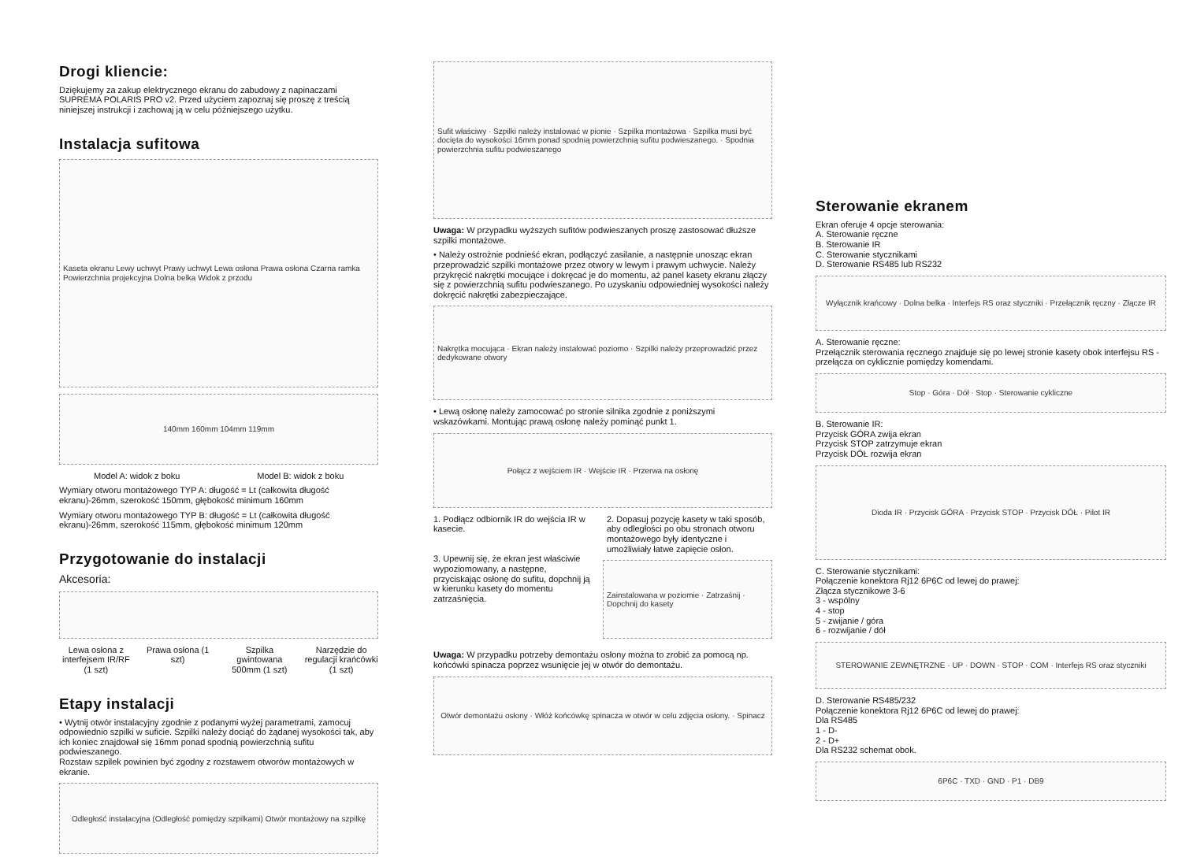Drogi kliencie:
Dziękujemy za zakup elektrycznego ekranu do zabudowy z napinaczami SUPREMA POLARIS PRO v2. Przed użyciem zapoznaj się proszę z treścią niniejszej instrukcji i zachowaj ją w celu późniejszego użytku.
Instalacja sufitowa
Kaseta ekranu Lewy uchwyt Prawy uchwyt Lewa osłona Prawa osłona Czarna ramka Powierzchnia projekcyjna Dolna belka Widok z przodu
140mm 160mm 104mm 119mm
Model A: widok z boku Model B: widok z boku
Wymiary otworu montażowego TYP A: długość = Lt (całkowita długość ekranu)-26mm, szerokość 150mm, głębokość minimum 160mm
Wymiary otworu montażowego TYP B: długość = Lt (całkowita długość ekranu)-26mm, szerokość 115mm, głębokość minimum 120mm
Przygotowanie do instalacji
Akcesoria:
Lewa osłona z interfejsem IR/RF (1 szt)
Prawa osłona (1 szt) Szpilka gwintowana 500mm (1 szt)
Narzędzie do regulacji krańcówki (1 szt)
Etapy instalacji
• Wytnij otwór instalacyjny zgodnie z podanymi wyżej parametrami, zamocuj odpowiednio szpilki w suficie. Szpilki należy dociąć do żądanej wysokości tak, aby ich koniec znajdował się 16mm ponad spodnią powierzchnią sufitu podwieszanego.
Rozstaw szpilek powinien być zgodny z rozstawem otworów montażowych w ekranie.
Odległość instalacyjna (Odległość pomiędzy szpilkami) Otwór montażowy na szpilkę
Sufit właściwy · Szpilki należy instalować w pionie · Szpilka montażowa · Szpilka musi być docięta do wysokości 16mm ponad spodnią powierzchnią sufitu podwieszanego. · Spodnia powierzchnia sufitu podwieszanego
Uwaga: W przypadku wyższych sufitów podwieszanych proszę zastosować dłuższe szpilki montażowe.
• Należy ostrożnie podnieść ekran, podłączyć zasilanie, a następnie unosząc ekran przeprowadzić szpilki montażowe przez otwory w lewym i prawym uchwycie. Należy przykręcić nakrętki mocujące i dokręcać je do momentu, aż panel kasety ekranu złączy się z powierzchnią sufitu podwieszanego. Po uzyskaniu odpowiedniej wysokości należy dokręcić nakrętki zabezpieczające.
Nakrętka mocująca · Ekran należy instalować poziomo · Szpilki należy przeprowadzić przez dedykowane otwory
• Lewą osłonę należy zamocować po stronie silnika zgodnie z poniższymi wskazówkami. Montując prawą osłonę należy pominąć punkt 1.
Połącz z wejściem IR · Wejście IR · Przerwa na osłonę
1. Podłącz odbiornik IR do wejścia IR w kasecie.
2. Dopasuj pozycję kasety w taki sposób, aby odległości po obu stronach otworu montażowego były identyczne i umożliwiały łatwe zapięcie osłon.
3. Upewnij się, że ekran jest właściwie wypoziomowany, a następne, przyciskając osłonę do sufitu, dopchnij ją w kierunku kasety do momentu zatrzaśnięcia.
Zainstalowana w poziomie · Zatrzaśnij · Dopchnij do kasety
Uwaga: W przypadku potrzeby demontażu osłony można to zrobić za pomocą np. końcówki spinacza poprzez wsunięcie jej w otwór do demontażu.
Otwór demontażu osłony · Włóż końcówkę spinacza w otwór w celu zdjęcia osłony. · Spinacz
Sterowanie ekranem
Ekran oferuje 4 opcje sterowania:
A. Sterowanie ręczne
B. Sterowanie IR
C. Sterowanie stycznikami
D. Sterowanie RS485 lub RS232
Wyłącznik krańcowy · Dolna belka · Interfejs RS oraz styczniki · Przełącznik ręczny · Złącze IR
A. Sterowanie ręczne:
Przełącznik sterowania ręcznego znajduje się po lewej stronie kasety obok interfejsu RS - przełącza on cyklicznie pomiędzy komendami.
Stop · Góra · Dół · Stop · Sterowanie cykliczne
B. Sterowanie IR:
Przycisk GÓRA zwija ekran
Przycisk STOP zatrzymuje ekran
Przycisk DÓŁ rozwija ekran
Dioda IR · Przycisk GÓRA · Przycisk STOP · Przycisk DÓŁ · Pilot IR
C. Sterowanie stycznikami:
Połączenie konektora Rj12 6P6C od lewej do prawej:
Złącza stycznikowe 3-6
3 - wspólny
4 - stop
5 - zwijanie / góra
6 - rozwijanie / dół
STEROWANIE ZEWNĘTRZNE · UP · DOWN · STOP · COM · Interfejs RS oraz styczniki
D. Sterowanie RS485/232
Połączenie konektora Rj12 6P6C od lewej do prawej:
Dla RS485
1 - D-
2 - D+
Dla RS232 schemat obok.
6P6C · TXD · GND · P1 · DB9